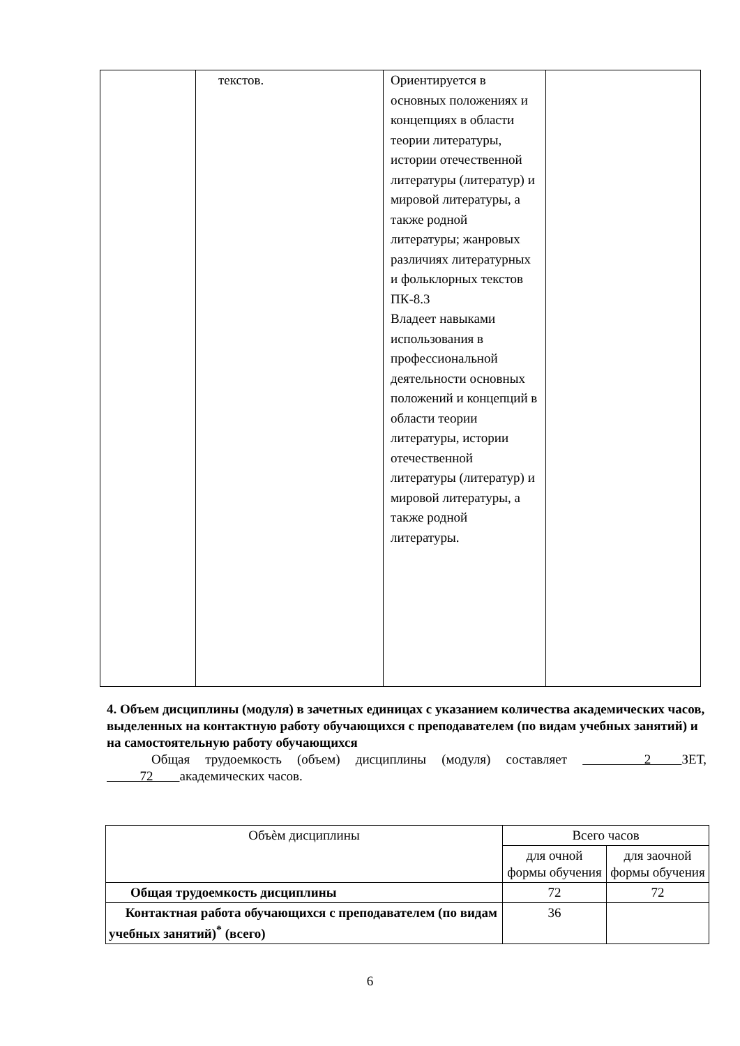| | текстов. | Ориентируется в основных положениях и концепциях в области теории литературы, истории отечественной литературы (литератур) и мировой литературы, а также родной литературы; жанровых различиях литературных и фольклорных текстов ПК-8.3 Владеет навыками использования в профессиональной деятельности основных положений и концепций в области теории литературы, истории отечественной литературы (литератур) и мировой литературы, а также родной литературы. | |
4. Объем дисциплины (модуля) в зачетных единицах с указанием количества академических часов, выделенных на контактную работу обучающихся с преподавателем (по видам учебных занятий) и на самостоятельную работу обучающихся
Общая трудоемкость (объем) дисциплины (модуля) составляет 2 ЗЕТ, 72 академических часов.
| Объѐм дисциплины | Всего часов | |
| --- | --- | --- |
| | для очной формы обучения | для заочной формы обучения |
| Общая трудоемкость дисциплины | 72 | 72 |
| Контактная работа обучающихся с преподавателем (по видам учебных занятий)<sup>*</sup> (всего) | 36 | |
6